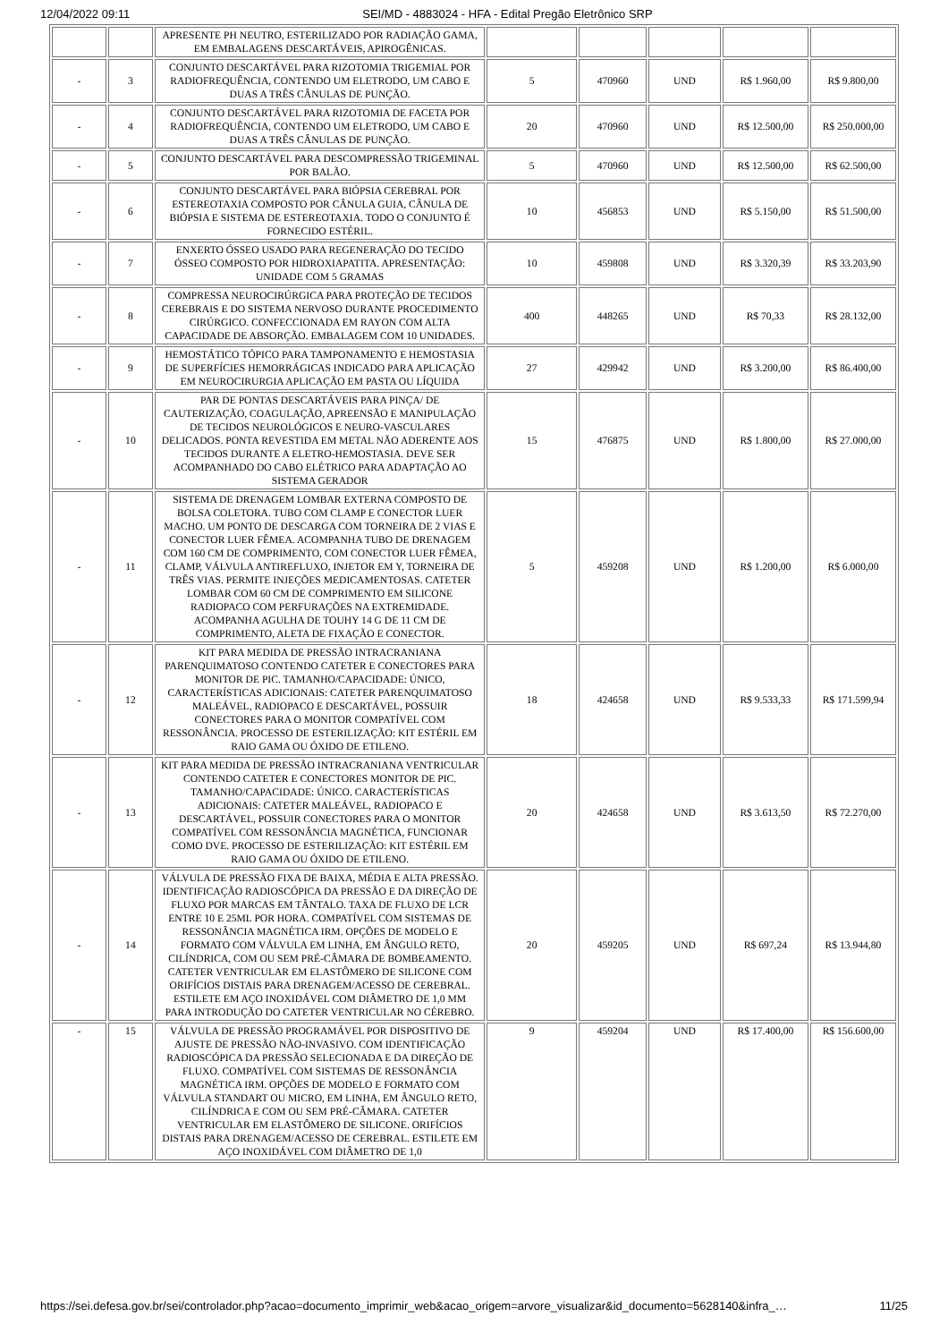12/04/2022 09:11 SEI/MD - 4883024 - HFA - Edital Pregão Eletrônico SRP
| | | APRESENTE PH NEUTRO, ESTERILIZADO POR RADIAÇÃO GAMA, EM EMBALAGENS DESCARTÁVEIS, APIROGÊNICAS. | | | | | |
| - | 3 | CONJUNTO DESCARTÁVEL PARA RIZOTOMIA TRIGEMIAL POR RADIOFREQUÊNCIA, CONTENDO UM ELETRODO, UM CABO E DUAS A TRÊS CÂNULAS DE PUNÇÃO. | 5 | 470960 | UND | R$ 1.960,00 | R$ 9.800,00 |
| - | 4 | CONJUNTO DESCARTÁVEL PARA RIZOTOMIA DE FACETA POR RADIOFREQUÊNCIA, CONTENDO UM ELETRODO, UM CABO E DUAS A TRÊS CÂNULAS DE PUNÇÃO. | 20 | 470960 | UND | R$ 12.500,00 | R$ 250.000,00 |
| - | 5 | CONJUNTO DESCARTÁVEL PARA DESCOMPRESSÃO TRIGEMINAL POR BALÃO. | 5 | 470960 | UND | R$ 12.500,00 | R$ 62.500,00 |
| - | 6 | CONJUNTO DESCARTÁVEL PARA BIÓPSIA CEREBRAL POR ESTEREOTAXIA COMPOSTO POR CÂNULA GUIA, CÂNULA DE BIÓPSIA E SISTEMA DE ESTEREOTAXIA. TODO O CONJUNTO É FORNECIDO ESTÉRIL. | 10 | 456853 | UND | R$ 5.150,00 | R$ 51.500,00 |
| - | 7 | ENXERTO ÓSSEO USADO PARA REGENERAÇÃO DO TECIDO ÓSSEO COMPOSTO POR HIDROXIAPATITA. APRESENTAÇÃO: UNIDADE COM 5 GRAMAS | 10 | 459808 | UND | R$ 3.320,39 | R$ 33.203,90 |
| - | 8 | COMPRESSA NEUROCIRÚRGICA PARA PROTEÇÃO DE TECIDOS CEREBRAIS E DO SISTEMA NERVOSO DURANTE PROCEDIMENTO CIRÚRGICO. CONFECCIONADA EM RAYON COM ALTA CAPACIDADE DE ABSORÇÃO. EMBALAGEM COM 10 UNIDADES. | 400 | 448265 | UND | R$ 70,33 | R$ 28.132,00 |
| - | 9 | HEMOSTÁTICO TÓPICO PARA TAMPONAMENTO E HEMOSTASIA DE SUPERFÍCIES HEMORRÁGICAS INDICADO PARA APLICAÇÃO EM NEUROCIRURGIA APLICAÇÃO EM PASTA OU LÍQUIDA | 27 | 429942 | UND | R$ 3.200,00 | R$ 86.400,00 |
| - | 10 | PAR DE PONTAS DESCARTÁVEIS PARA PINÇA/ DE CAUTERIZAÇÃO, COAGULAÇÃO, APREENSÃO E MANIPULAÇÃO DE TECIDOS NEUROLÓGICOS E NEURO-VASCULARES DELICADOS. PONTA REVESTIDA EM METAL NÃO ADERENTE AOS TECIDOS DURANTE A ELETRO-HEMOSTASIA. DEVE SER ACOMPANHADO DO CABO ELÉTRICO PARA ADAPTAÇÃO AO SISTEMA GERADOR | 15 | 476875 | UND | R$ 1.800,00 | R$ 27.000,00 |
| - | 11 | SISTEMA DE DRENAGEM LOMBAR EXTERNA COMPOSTO DE BOLSA COLETORA. TUBO COM CLAMP E CONECTOR LUER MACHO. UM PONTO DE DESCARGA COM TORNEIRA DE 2 VIAS E CONECTOR LUER FÊMEA. ACOMPANHA TUBO DE DRENAGEM COM 160 CM DE COMPRIMENTO, COM CONECTOR LUER FÊMEA, CLAMP, VÁLVULA ANTIREFLUXO, INJETOR EM Y, TORNEIRA DE TRÊS VIAS. PERMITE INJEÇÕES MEDICAMENTOSAS. CATETER LOMBAR COM 60 CM DE COMPRIMENTO EM SILICONE RADIOPACO COM PERFURAÇÕES NA EXTREMIDADE. ACOMPANHA AGULHA DE TOUHY 14 G DE 11 CM DE COMPRIMENTO, ALETA DE FIXAÇÃO E CONECTOR. | 5 | 459208 | UND | R$ 1.200,00 | R$ 6.000,00 |
| - | 12 | KIT PARA MEDIDA DE PRESSÃO INTRACRANIANA PARENQUIMATOSO CONTENDO CATETER E CONECTORES PARA MONITOR DE PIC. TAMANHO/CAPACIDADE: ÚNICO, CARACTERÍSTICAS ADICIONAIS: CATETER PARENQUIMATOSO MALEÁVEL, RADIOPACO E DESCARTÁVEL, POSSUIR CONECTORES PARA O MONITOR COMPATÍVEL COM RESSONÂNCIA. PROCESSO DE ESTERILIZAÇÃO: KIT ESTÉRIL EM RAIO GAMA OU ÓXIDO DE ETILENO. | 18 | 424658 | UND | R$ 9.533,33 | R$ 171.599,94 |
| - | 13 | KIT PARA MEDIDA DE PRESSÃO INTRACRANIANA VENTRICULAR CONTENDO CATETER E CONECTORES MONITOR DE PIC. TAMANHO/CAPACIDADE: ÚNICO. CARACTERÍSTICAS ADICIONAIS: CATETER MALEÁVEL, RADIOPACO E DESCARTÁVEL, POSSUIR CONECTORES PARA O MONITOR COMPATÍVEL COM RESSONÂNCIA MAGNÉTICA, FUNCIONAR COMO DVE. PROCESSO DE ESTERILIZAÇÃO: KIT ESTÉRIL EM RAIO GAMA OU ÓXIDO DE ETILENO. | 20 | 424658 | UND | R$ 3.613,50 | R$ 72.270,00 |
| - | 14 | VÁLVULA DE PRESSÃO FIXA DE BAIXA, MÉDIA E ALTA PRESSÃO. IDENTIFICAÇÃO RADIOSCÓPICA DA PRESSÃO E DA DIREÇÃO DE FLUXO POR MARCAS EM TÂNTALO. TAXA DE FLUXO DE LCR ENTRE 10 E 25ML POR HORA. COMPATÍVEL COM SISTEMAS DE RESSONÂNCIA MAGNÉTICA IRM. OPÇÕES DE MODELO E FORMATO COM VÁLVULA EM LINHA, EM ÂNGULO RETO, CILÍNDRICA, COM OU SEM PRÉ-CÂMARA DE BOMBEAMENTO. CATETER VENTRICULAR EM ELASTÔMERO DE SILICONE COM ORIFÍCIOS DISTAIS PARA DRENAGEM/ACESSO DE CEREBRAL. ESTILETE EM AÇO INOXIDÁVEL COM DIÂMETRO DE 1,0 MM PARA INTRODUÇÃO DO CATETER VENTRICULAR NO CÉREBRO. | 20 | 459205 | UND | R$ 697,24 | R$ 13.944,80 |
| - | 15 | VÁLVULA DE PRESSÃO PROGRAMÁVEL POR DISPOSITIVO DE AJUSTE DE PRESSÃO NÃO-INVASIVO. COM IDENTIFICAÇÃO RADIOSCÓPICA DA PRESSÃO SELECIONADA E DA DIREÇÃO DE FLUXO. COMPATÍVEL COM SISTEMAS DE RESSONÂNCIA MAGNÉTICA IRM. OPÇÕES DE MODELO E FORMATO COM VÁLVULA STANDART OU MICRO, EM LINHA, EM ÂNGULO RETO, CILÍNDRICA E COM OU SEM PRÉ-CÂMARA. CATETER VENTRICULAR EM ELASTÔMERO DE SILICONE. ORIFÍCIOS DISTAIS PARA DRENAGEM/ACESSO DE CEREBRAL. ESTILETE EM AÇO INOXIDÁVEL COM DIÂMETRO DE 1,0 | 9 | 459204 | UND | R$ 17.400,00 | R$ 156.600,00 |
https://sei.defesa.gov.br/sei/controlador.php?acao=documento_imprimir_web&acao_origem=arvore_visualizar&id_documento=5628140&infra_… 11/25